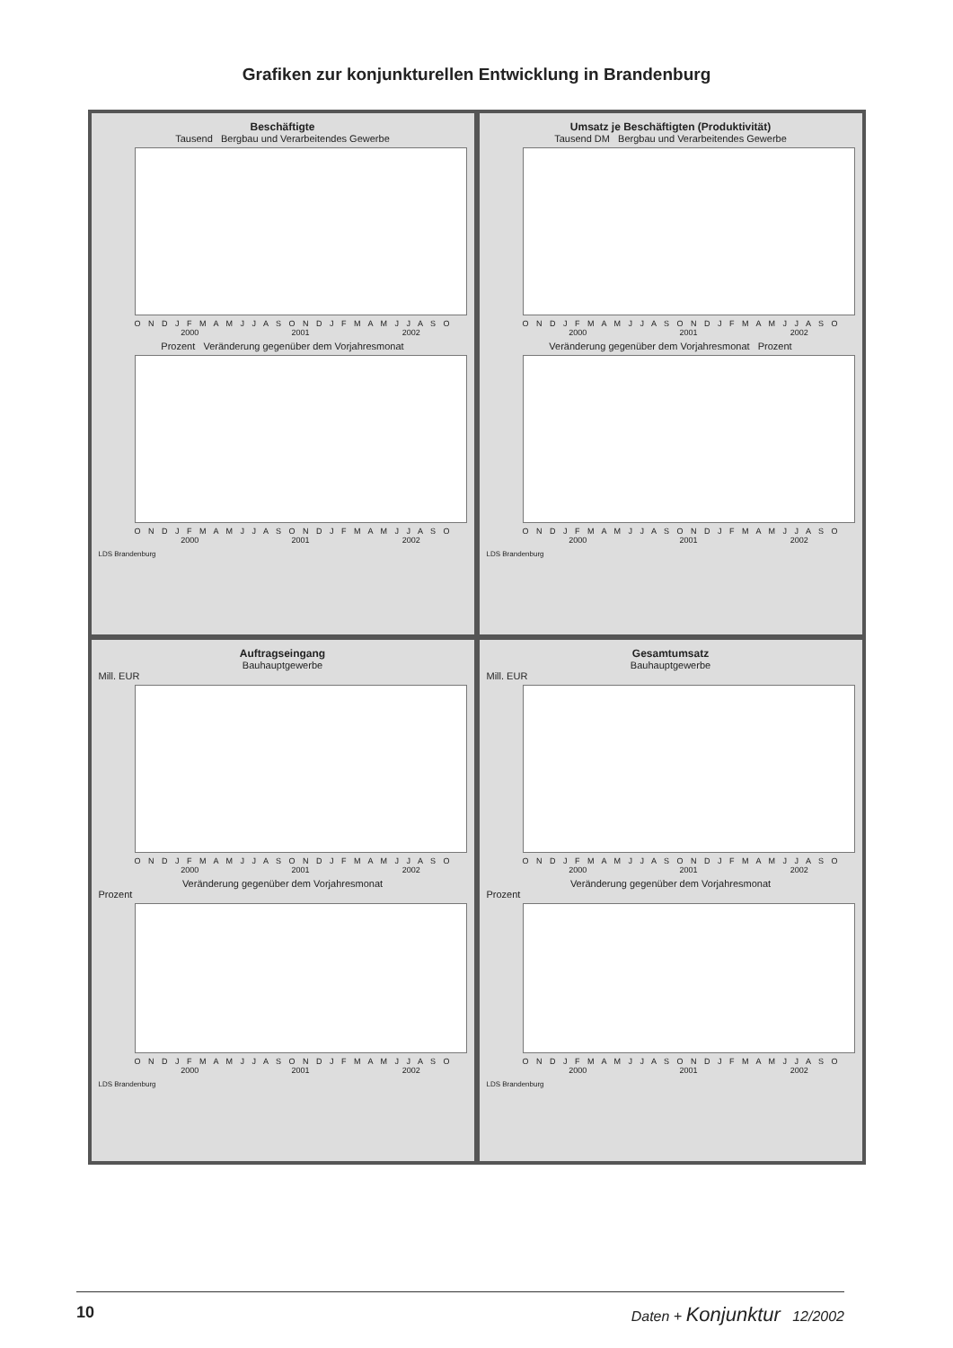Grafiken zur konjunkturellen Entwicklung in Brandenburg
Beschäftigte
Tausend Bergbau und Verarbeitendes Gewerbe
O N D J F M A M J J A S O N D J F M A M J J A S O
2000 2001 2002
Prozent Veränderung gegenüber dem Vorjahresmonat
O N D J F M A M J J A S O N D J F M A M J J A S O
2000 2001 2002
LDS Brandenburg
Umsatz je Beschäftigten (Produktivität)
Tausend DM Bergbau und Verarbeitendes Gewerbe
O N D J F M A M J J A S O N D J F M A M J J A S O
2000 2001 2002
Veränderung gegenüber dem Vorjahresmonat Prozent
O N D J F M A M J J A S O N D J F M A M J J A S O
2000 2001 2002
LDS Brandenburg
Auftragseingang
Bauhauptgewerbe
Mill. EUR
O N D J F M A M J J A S O N D J F M A M J J A S O
2000 2001 2002
Veränderung gegenüber dem Vorjahresmonat
Prozent
O N D J F M A M J J A S O N D J F M A M J J A S O
2000 2001 2002
LDS Brandenburg
Gesamtumsatz
Bauhauptgewerbe
Mill. EUR
O N D J F M A M J J A S O N D J F M A M J J A S O
2000 2001 2002
Veränderung gegenüber dem Vorjahresmonat
Prozent
O N D J F M A M J J A S O N D J F M A M J J A S O
2000 2001 2002
LDS Brandenburg
10 Daten + Konjunktur 12/2002